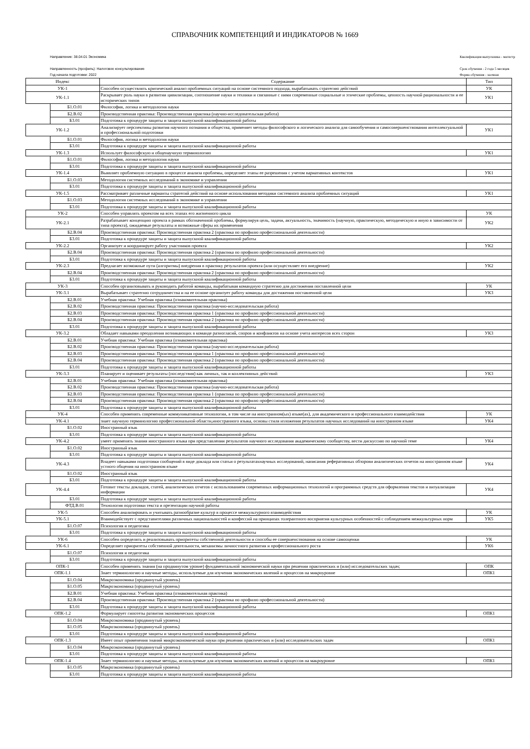СПРАВОЧНИК КОМПЕТЕНЦИЙ И ИНДИКАТОРОВ № 1669
Направление: 38.04.01 Экономика
Направленность (профиль): Налоговое консультирование
Год начала подготовки: 2022
Квалификация выпускника - магистр
Срок обучения - 2 года 5 месяцев
Форма обучения - заочная
| Индекс | | Содержание | Тип |
| --- | --- | --- | --- |
| УК-1 | | Способен осуществлять критический анализ проблемных ситуаций на основе системного подхода, вырабатывать стратегию действий | УК |
| УК-1.1 | | Раскрывает роль науки в развитии цивилизации, соотношение науки и техники и связанные с ними современные социальные и этические проблемы, ценность научной рациональности и ее исторических типов | УК1 |
| | Б1.О.01 | Философия, логика и методология науки | |
| | Б2.В.02 | Производственная практика: Производственная практика (научно-исследовательская работа) | |
| | Б3.01 | Подготовка к процедуре защиты и защита выпускной квалификационной работы | |
| УК-1.2 | | Анализирует перспективы развития научного познания и общества, применяет методы философского и логического анализа для самообучения и самосовершенствования интеллектуальной и профессиональной подготовки | УК1 |
| | Б1.О.01 | Философия, логика и методология науки | |
| | Б3.01 | Подготовка к процедуре защиты и защита выпускной квалификационной работы | |
| УК-1.3 | | Использует философскую и общенаучную терминологию | УК1 |
| | Б1.О.01 | Философия, логика и методология науки | |
| | Б3.01 | Подготовка к процедуре защиты и защита выпускной квалификационной работы | |
| УК-1.4 | | Выявляет проблемную ситуацию в процессе анализа проблемы, определяет этапы ее разрешения с учетом вариативных контекстов | УК1 |
| | Б1.О.03 | Методология системных исследований в экономике и управлении | |
| | Б3.01 | Подготовка к процедуре защиты и защита выпускной квалификационной работы | |
| УК-1.5 | | Рассматривает различные варианты стратегий действий на основе использования методики системного анализа проблемных ситуаций | УК1 |
| | Б1.О.03 | Методология системных исследований в экономике и управлении | |
| | Б3.01 | Подготовка к процедуре защиты и защита выпускной квалификационной работы | |
| УК-2 | | Способен управлять проектом на всех этапах его жизненного цикла | УК |
| УК-2.1 | | Разрабатывает концепцию проекта в рамках обозначенной проблемы, формулируя цель, задачи, актуальность, значимость (научную, практическую, методическую и иную в зависимости от типа проекта), ожидаемые результаты и возможные сферы их применения | УК2 |
| | Б2.В.04 | Производственная практика: Производственная практика 2 (практика по профилю профессиональной деятельности) | |
| | Б3.01 | Подготовка к процедуре защиты и защита выпускной квалификационной работы | |
| УК-2.2 | | Организует и координирует работу участников проекта | УК2 |
| | Б2.В.04 | Производственная практика: Производственная практика 2 (практика по профилю профессиональной деятельности) | |
| | Б3.01 | Подготовка к процедуре защиты и защита выпускной квалификационной работы | |
| УК-2.3 | | Предлагает возможные пути (алгоритмы) внедрения в практику результатов проекта (или осуществляет его внедрение) | УК2 |
| | Б2.В.04 | Производственная практика: Производственная практика 2 (практика по профилю профессиональной деятельности) | |
| | Б3.01 | Подготовка к процедуре защиты и защита выпускной квалификационной работы | |
| УК-3 | | Способен организовывать и руководить работой команды, вырабатывая командную стратегию для достижения поставленной цели | УК |
| УК-3.1 | | Вырабатывает стратегию сотрудничества и на ее основе организует работу команды для достижения поставленной цели | УК3 |
| | Б2.В.01 | Учебная практика: Учебная практика (ознакомительная практика) | |
| | Б2.В.02 | Производственная практика: Производственная практика (научно-исследовательская работа) | |
| | Б2.В.03 | Производственная практика: Производственная практика 1 (практика по профилю профессиональной деятельности) | |
| | Б2.В.04 | Производственная практика: Производственная практика 2 (практика по профилю профессиональной деятельности) | |
| | Б3.01 | Подготовка к процедуре защиты и защита выпускной квалификационной работы | |
| УК-3.2 | | Обладает навыками преодоления возникающих в команде разногласий, споров и конфликтов на основе учета интересов всех сторон | УК3 |
| | Б2.В.01 | Учебная практика: Учебная практика (ознакомительная практика) | |
| | Б2.В.02 | Производственная практика: Производственная практика (научно-исследовательская работа) | |
| | Б2.В.03 | Производственная практика: Производственная практика 1 (практика по профилю профессиональной деятельности) | |
| | Б2.В.04 | Производственная практика: Производственная практика 2 (практика по профилю профессиональной деятельности) | |
| | Б3.01 | Подготовка к процедуре защиты и защита выпускной квалификационной работы | |
| УК-3.3 | | Планирует и оценивает результаты (последствия) как личных, так и коллективных действий | УК3 |
| | Б2.В.01 | Учебная практика: Учебная практика (ознакомительная практика) | |
| | Б2.В.02 | Производственная практика: Производственная практика (научно-исследовательская работа) | |
| | Б2.В.03 | Производственная практика: Производственная практика 1 (практика по профилю профессиональной деятельности) | |
| | Б2.В.04 | Производственная практика: Производственная практика 2 (практика по профилю профессиональной деятельности) | |
| | Б3.01 | Подготовка к процедуре защиты и защита выпускной квалификационной работы | |
| УК-4 | | Способен применять современные коммуникативные технологии, в том числе на иностранном(ых) языке(ах), для академического и профессионального взаимодействия | УК |
| УК-4.1 | | знает научную терминологию профессиональной области,иностранного языка, основы стиля изложения результатов научных исследований на иностранном языке | УК4 |
| | Б1.О.02 | Иностранный язык | |
| | Б3.01 | Подготовка к процедуре защиты и защита выпускной квалификационной работы | |
| УК-4.2 | | умеет применять знания иностранного языка при представлении результатов научного исследования академическому сообществу, вести дискуссию по научной теме | УК4 |
| | Б1.О.02 | Иностранный язык | |
| | Б3.01 | Подготовка к процедуре защиты и защита выпускной квалификационной работы | |
| УК-4.3 | | Владеет навыками подготовки сообщений в виде доклада или статьи о результатахнаучных исследований, написания реферативных обзорови аналитических отчетов на иностранном языке устного общения на иностранном языке | УК4 |
| | Б1.О.02 | Иностранный язык | |
| | Б3.01 | Подготовка к процедуре защиты и защита выпускной квалификационной работы | |
| УК-4.4 | | Готовит тексты докладов, статей, аналитических отчетов с использованием современных информационных технологий и программных средств для оформления текстов и визуализации информации | УК4 |
| | Б3.01 | Подготовка к процедуре защиты и защита выпускной квалификационной работы | |
| | ФТД.В.01 | Технология подготовки текста и презентации научной работы | |
| УК-5 | | Способен анализировать и учитывать разнообразие культур в процессе межкультурного взаимодействия | УК |
| УК-5.1 | | Взаимодействует с представителями различных национальностей и конфессий на принципах толерантного восприятия культурных особенностей с соблюдением межкультурных норм | УК5 |
| | Б1.О.07 | Психология и педагогика | |
| | Б3.01 | Подготовка к процедуре защиты и защита выпускной квалификационной работы | |
| УК-6 | | Способен определять и реализовывать приоритеты собственной деятельности и способы ее совершенствования на основе самооценки | УК |
| УК-6.1 | | Определяет приоритеты собственной деятельности, механизмы личностного развития и профессионального роста | УК6 |
| | Б1.О.07 | Психология и педагогика | |
| | Б3.01 | Подготовка к процедуре защиты и защита выпускной квалификационной работы | |
| ОПК-1 | | Способен применять знания (на продвинутом уровне) фундаментальной экономической науки при решении практических и (или) исследовательских задач; | ОПК |
| ОПК-1.1 | | Знает терминологию и научные методы, используемые для изучения экономических явлений и процессов на микроуровне | ОПК1 |
| | Б1.О.04 | Микроэкономика (продвинутый уровень) | |
| | Б1.О.05 | Макроэкономика (продвинутый уровень) | |
| | Б2.В.01 | Учебная практика: Учебная практика (ознакомительная практика) | |
| | Б2.В.04 | Производственная практика: Производственная практика 2 (практика по профилю профессиональной деятельности) | |
| | Б3.01 | Подготовка к процедуре защиты и защита выпускной квалификационной работы | |
| ОПК-1.2 | | Формулирует гипотезы развития экономических процессов | ОПК1 |
| | Б1.О.04 | Микроэкономика (продвинутый уровень) | |
| | Б1.О.05 | Макроэкономика (продвинутый уровень) | |
| | Б3.01 | Подготовка к процедуре защиты и защита выпускной квалификационной работы | |
| ОПК-1.3 | | Имеет опыт применения знаний микроэкономической науки при решении практических и (или) исследовательских задач | ОПК1 |
| | Б1.О.04 | Микроэкономика (продвинутый уровень) | |
| | Б3.01 | Подготовка к процедуре защиты и защита выпускной квалификационной работы | |
| ОПК-1.4 | | Знает терминологию и научные методы, используемые для изучения экономических явлений и процессов на макроуровне | ОПК1 |
| | Б1.О.05 | Макроэкономика (продвинутый уровень) | |
| | Б3.01 | Подготовка к процедуре защиты и защита выпускной квалификационной работы | |